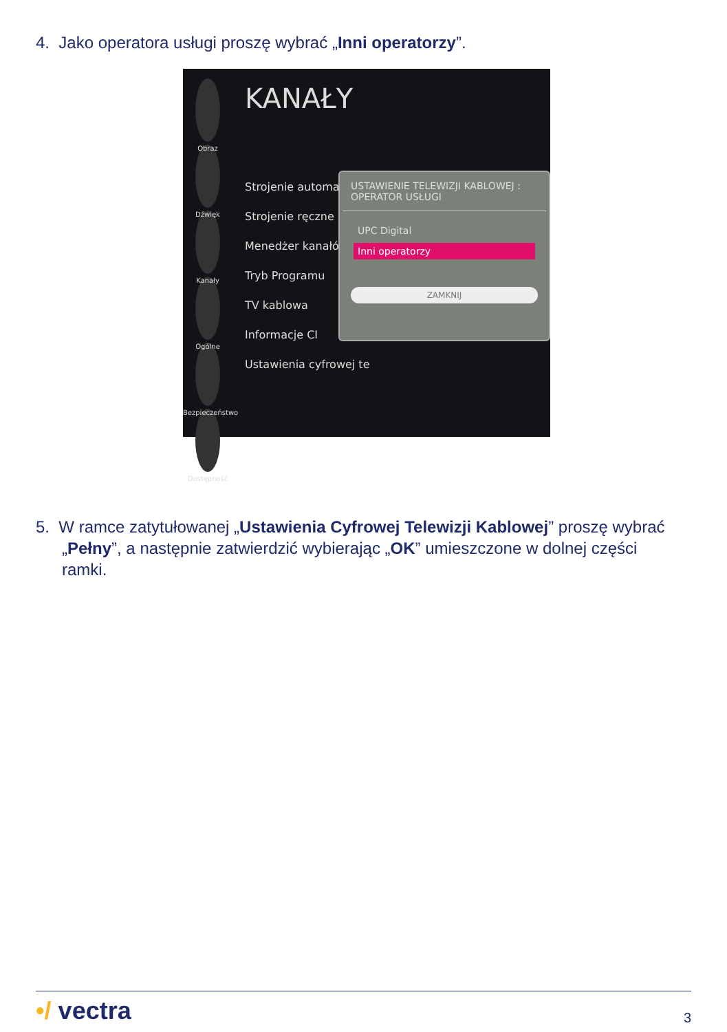4. Jako operatora usługi proszę wybrać „Inni operatorzy”.
Obraz
Dźwięk
Kanały
Ogólne
Bezpieczeństwo
Dostępność
KANAŁY
Strojenie automatyczne
Strojenie ręczne
Menedżer kanałów
Tryb Programu
TV kablowa
Informacje CI
Ustawienia cyfrowej te
USTAWIENIE TELEWIZJI KABLOWEJ : OPERATOR USŁUGI
UPC Digital
Inni operatorzy
ZAMKNIJ
5. W ramce zatytułowanej „Ustawienia Cyfrowej Telewizji Kablowej” proszę wybrać „Pełny”, a następnie zatwierdzić wybierając „OK” umieszczone w dolnej części ramki.
•/ vectra 3